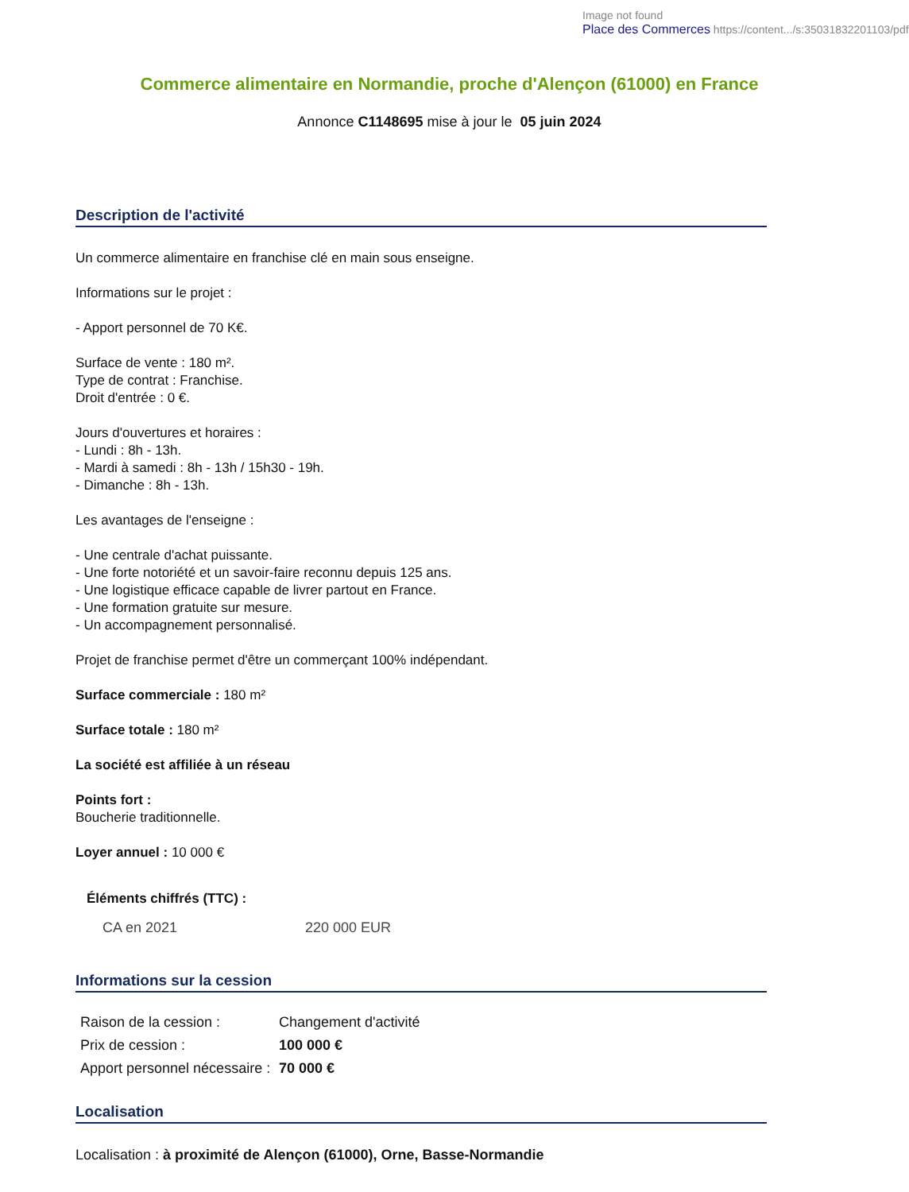Image not found
Place des Commerces https://content.../s:35031832201103/pdf
Commerce alimentaire en Normandie, proche d'Alençon (61000) en France
Annonce C1148695 mise à jour le 05 juin 2024
Description de l'activité
Un commerce alimentaire en franchise clé en main sous enseigne.
Informations sur le projet :
- Apport personnel de 70 K€.
Surface de vente : 180 m².
Type de contrat : Franchise.
Droit d'entrée : 0 €.
Jours d'ouvertures et horaires :
- Lundi : 8h - 13h.
- Mardi à samedi : 8h - 13h / 15h30 - 19h.
- Dimanche : 8h - 13h.
Les avantages de l'enseigne :
- Une centrale d'achat puissante.
- Une forte notoriété et un savoir-faire reconnu depuis 125 ans.
- Une logistique efficace capable de livrer partout en France.
- Une formation gratuite sur mesure.
- Un accompagnement personnalisé.
Projet de franchise permet d'être un commerçant 100% indépendant.
Surface commerciale : 180 m²
Surface totale : 180 m²
La société est affiliée à un réseau
Points fort :
Boucherie traditionnelle.
Loyer annuel : 10 000 €
Éléments chiffrés (TTC) :
| CA en 2021 | 220 000 EUR |
Informations sur la cession
| Raison de la cession : | Changement d'activité |
| Prix de cession : | 100 000 € |
| Apport personnel nécessaire : | 70 000 € |
Localisation
Localisation : à proximité de Alençon (61000), Orne, Basse-Normandie